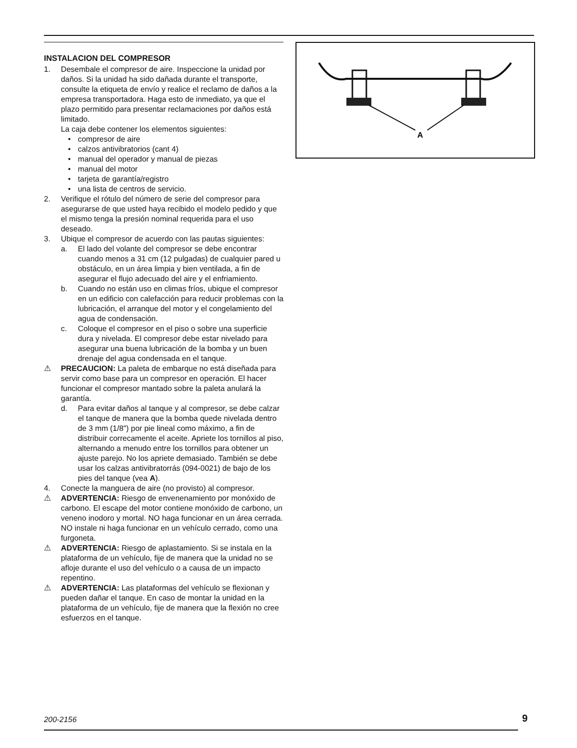INSTALACION DEL COMPRESOR
1. Desembale el compresor de aire. Inspeccione la unidad por daños. Si la unidad ha sido dañada durante el transporte, consulte la etiqueta de envío y realice el reclamo de daños a la empresa transportadora. Haga esto de inmediato, ya que el plazo permitido para presentar reclamaciones por daños está limitado.
La caja debe contener los elementos siguientes:
• compresor de aire
• calzos antivibratorios (cant 4)
• manual del operador y manual de piezas
• manual del motor
• tarjeta de garantía/registro
• una lista de centros de servicio.
2. Verifique el rótulo del número de serie del compresor para asegurarse de que usted haya recibido el modelo pedido y que el mismo tenga la presión nominal requerida para el uso deseado.
3. Ubique el compresor de acuerdo con las pautas siguientes:
a. El lado del volante del compresor se debe encontrar cuando menos a 31 cm (12 pulgadas) de cualquier pared u obstáculo, en un área limpia y bien ventilada, a fin de asegurar el flujo adecuado del aire y el enfriamiento.
b. Cuando no están uso en climas fríos, ubique el compresor en un edificio con calefacción para reducir problemas con la lubricación, el arranque del motor y el congelamiento del agua de condensación.
c. Coloque el compresor en el piso o sobre una superficie dura y nivelada. El compresor debe estar nivelado para asegurar una buena lubricación de la bomba y un buen drenaje del agua condensada en el tanque.
⚠ PRECAUCION: La paleta de embarque no está diseñada para servir como base para un compresor en operación. El hacer funcionar el compresor mantado sobre la paleta anulará la garantía.
d. Para evitar daños al tanque y al compresor, se debe calzar el tanque de manera que la bomba quede nivelada dentro de 3 mm (1/8") por pie lineal como máximo, a fin de distribuir correcamente el aceite. Apriete los tornillos al piso, alternando a menudo entre los tornillos para obtener un ajuste parejo. No los apriete demasiado. También se debe usar los calzas antivibratorrás (094-0021) de bajo de los pies del tanque (vea A).
4. Conecte la manguera de aire (no provisto) al compresor.
⚠ ADVERTENCIA: Riesgo de envenenamiento por monóxido de carbono. El escape del motor contiene monóxido de carbono, un veneno inodoro y mortal. NO haga funcionar en un área cerrada. NO instale ni haga funcionar en un vehículo cerrado, como una furgoneta.
⚠ ADVERTENCIA: Riesgo de aplastamiento. Si se instala en la plataforma de un vehículo, fije de manera que la unidad no se afloje durante el uso del vehículo o a causa de un impacto repentino.
⚠ ADVERTENCIA: Las plataformas del vehículo se flexionan y pueden dañar el tanque. En caso de montar la unidad en la plataforma de un vehículo, fije de manera que la flexión no cree esfuerzos en el tanque.
A
200-2156 9